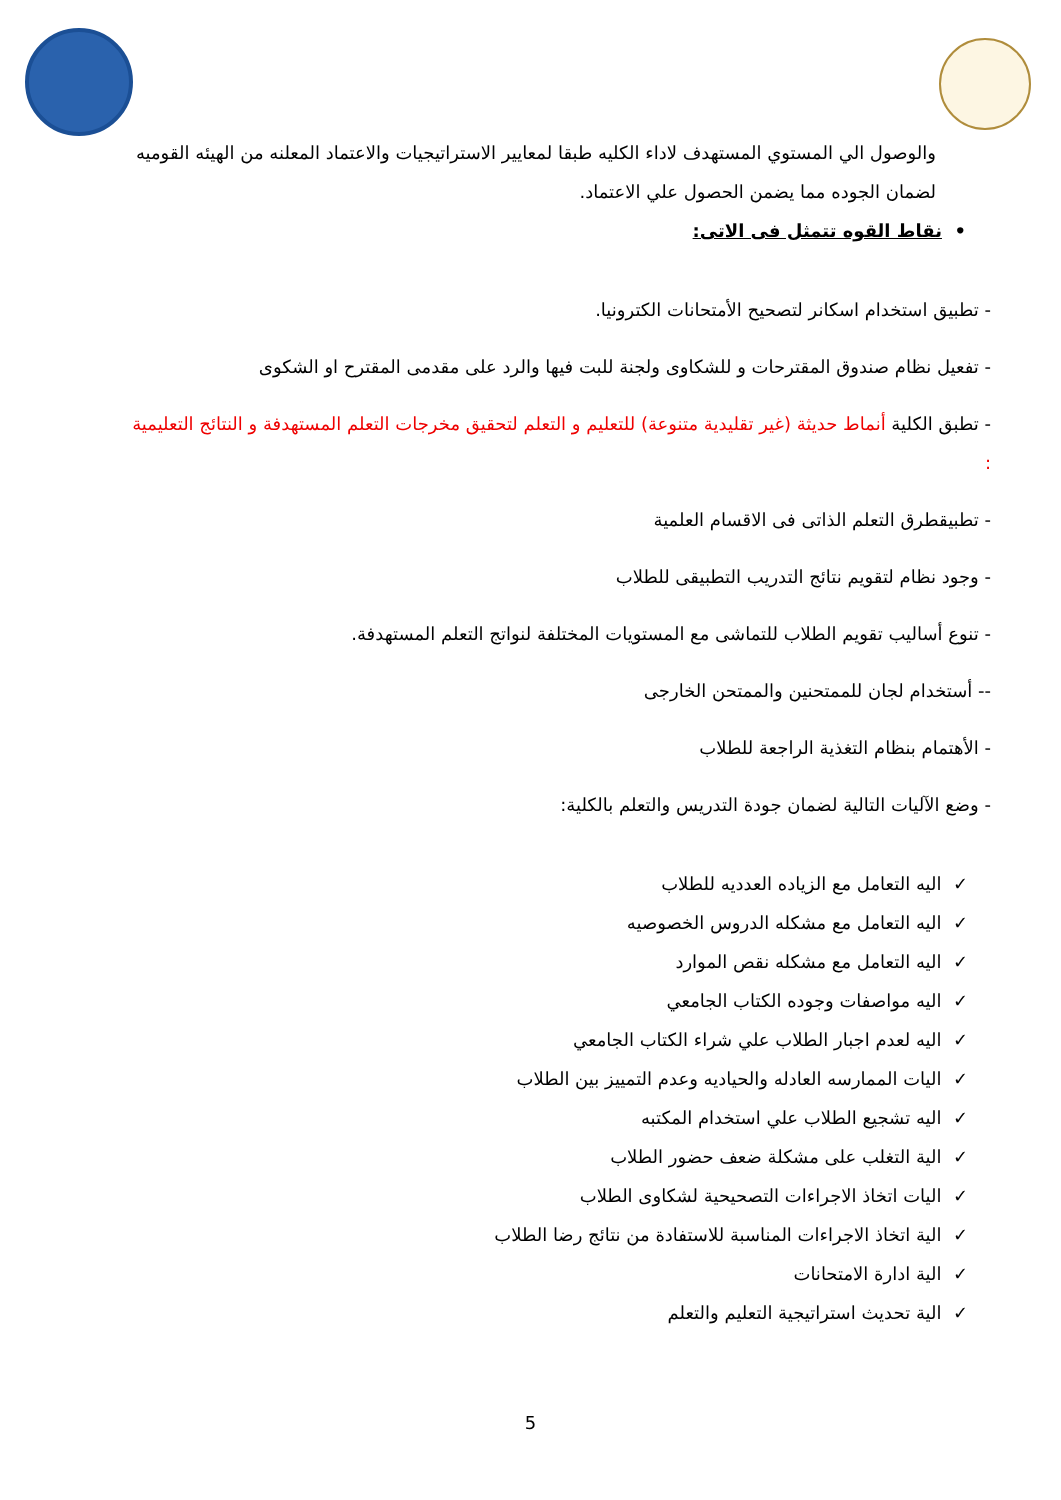والوصول الي المستوي المستهدف لاداء الكليه طبقا لمعايير الاستراتيجيات والاعتماد المعلنه من الهيئه القوميه لضمان الجوده مما يضمن الحصول علي الاعتماد.
• نقاط القوه تتمثل فى الاتى:
- تطبيق استخدام اسكانر لتصحيح الأمتحانات الكترونيا.
- تفعيل نظام صندوق المقترحات و للشكاوى ولجنة للبت فيها والرد على مقدمى المقترح او الشكوى
- تطبق الكلية أنماط حديثة (غير تقليدية متنوعة) للتعليم و التعلم لتحقيق مخرجات التعلم المستهدفة و النتائج التعليمية :
- تطبيقطرق التعلم الذاتى فى الاقسام العلمية
- وجود نظام لتقويم نتائج التدريب التطبيقى للطلاب
- تنوع أساليب تقويم الطلاب للتماشى مع المستويات المختلفة لنواتج التعلم المستهدفة.
-- أستخدام لجان للممتحنين والممتحن الخارجى
- الأهتمام بنظام التغذية الراجعة للطلاب
- وضع الآليات التالية لضمان جودة التدريس والتعلم بالكلية:
✓ اليه التعامل مع الزياده العدديه للطلاب
✓ اليه التعامل مع مشكله الدروس الخصوصيه
✓ اليه التعامل مع مشكله نقص الموارد
✓ اليه مواصفات وجوده الكتاب الجامعي
✓ اليه لعدم اجبار الطلاب علي شراء الكتاب الجامعي
✓ اليات الممارسه العادله والحياديه وعدم التمييز بين الطلاب
✓ اليه تشجيع الطلاب علي استخدام المكتبه
✓ الية التغلب على مشكلة ضعف حضور الطلاب
✓ اليات اتخاذ الاجراءات التصحيحية لشكاوى الطلاب
✓ الية اتخاذ الاجراءات المناسبة للاستفادة من نتائج رضا الطلاب
✓ الية ادارة الامتحانات
✓ الية تحديث استراتيجية التعليم والتعلم
5